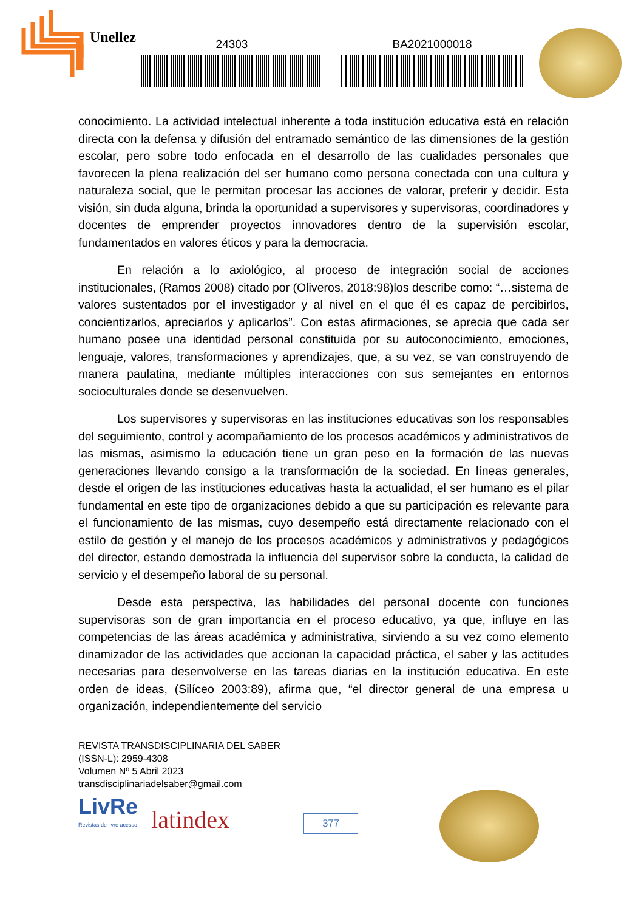Unellez 24303 BA2021000018
conocimiento. La actividad intelectual inherente a toda institución educativa está en relación directa con la defensa y difusión del entramado semántico de las dimensiones de la gestión escolar, pero sobre todo enfocada en el desarrollo de las cualidades personales que favorecen la plena realización del ser humano como persona conectada con una cultura y naturaleza social, que le permitan procesar las acciones de valorar, preferir y decidir. Esta visión, sin duda alguna, brinda la oportunidad a supervisores y supervisoras, coordinadores y docentes de emprender proyectos innovadores dentro de la supervisión escolar, fundamentados en valores éticos y para la democracia.
En relación a lo axiológico, al proceso de integración social de acciones institucionales, (Ramos 2008) citado por (Oliveros, 2018:98)los describe como: “…sistema de valores sustentados por el investigador y al nivel en el que él es capaz de percibirlos, concientizarlos, apreciarlos y aplicarlos”. Con estas afirmaciones, se aprecia que cada ser humano posee una identidad personal constituida por su autoconocimiento, emociones, lenguaje, valores, transformaciones y aprendizajes, que, a su vez, se van construyendo de manera paulatina, mediante múltiples interacciones con sus semejantes en entornos socioculturales donde se desenvuelven.
Los supervisores y supervisoras en las instituciones educativas son los responsables del seguimiento, control y acompañamiento de los procesos académicos y administrativos de las mismas, asimismo la educación tiene un gran peso en la formación de las nuevas generaciones llevando consigo a la transformación de la sociedad. En líneas generales, desde el origen de las instituciones educativas hasta la actualidad, el ser humano es el pilar fundamental en este tipo de organizaciones debido a que su participación es relevante para el funcionamiento de las mismas, cuyo desempeño está directamente relacionado con el estilo de gestión y el manejo de los procesos académicos y administrativos y pedagógicos del director, estando demostrada la influencia del supervisor sobre la conducta, la calidad de servicio y el desempeño laboral de su personal.
Desde esta perspectiva, las habilidades del personal docente con funciones supervisoras son de gran importancia en el proceso educativo, ya que, influye en las competencias de las áreas académica y administrativa, sirviendo a su vez como elemento dinamizador de las actividades que accionan la capacidad práctica, el saber y las actitudes necesarias para desenvolverse en las tareas diarias en la institución educativa. En este orden de ideas, (Silíceo 2003:89), afirma que, “el director general de una empresa u organización, independientemente del servicio
REVISTA TRANSDISCIPLINARIA DEL SABER
(ISSN-L): 2959-4308
Volumen Nº 5 Abril 2023
transdisciplinariadelsaber@gmail.com
LivRe
Revistas de livre acesso
latindex
377